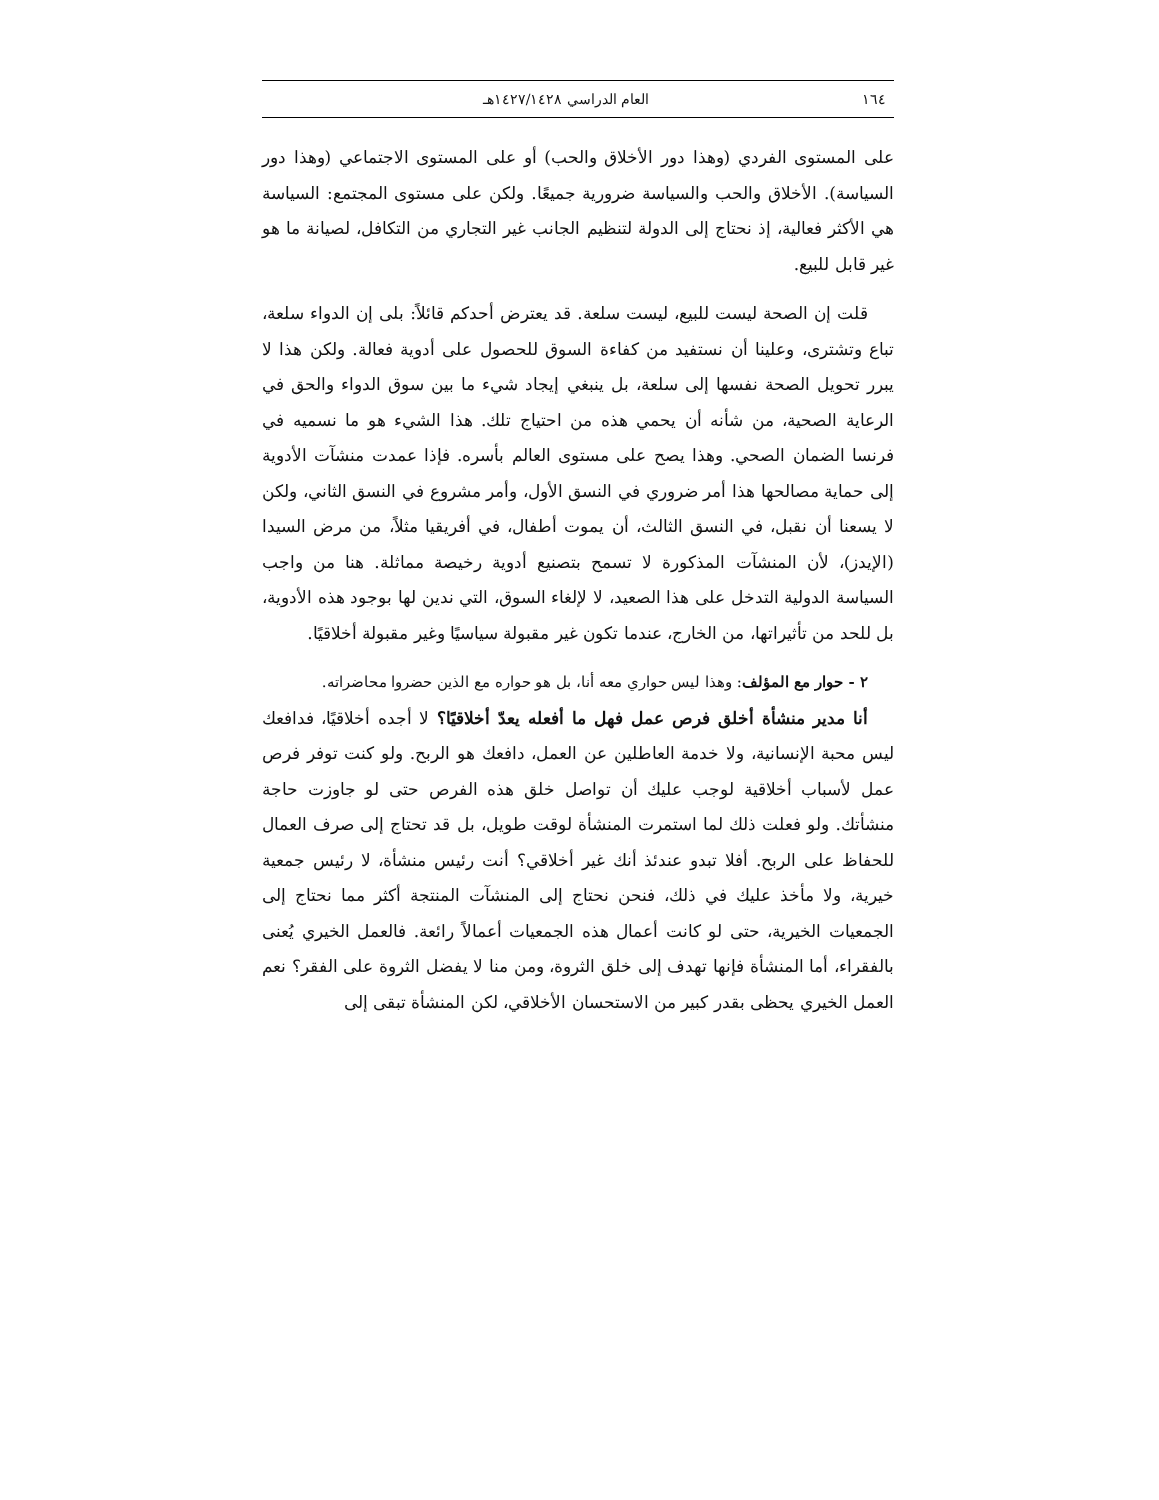١٦٤ العام الدراسي ١٤٢٧/١٤٢٨هـ
على المستوى الفردي (وهذا دور الأخلاق والحب) أو على المستوى الاجتماعي (وهذا دور السياسة). الأخلاق والحب والسياسة ضرورية جميعًا. ولكن على مستوى المجتمع: السياسة هي الأكثر فعالية، إذ نحتاج إلى الدولة لتنظيم الجانب غير التجاري من التكافل، لصيانة ما هو غير قابل للبيع.
قلت إن الصحة ليست للبيع، ليست سلعة. قد يعترض أحدكم قائلاً: بلى إن الدواء سلعة، تباع وتشترى، وعلينا أن نستفيد من كفاءة السوق للحصول على أدوية فعالة. ولكن هذا لا يبرر تحويل الصحة نفسها إلى سلعة، بل ينبغي إيجاد شيء ما بين سوق الدواء والحق في الرعاية الصحية، من شأنه أن يحمي هذه من احتياج تلك. هذا الشيء هو ما نسميه في فرنسا الضمان الصحي. وهذا يصح على مستوى العالم بأسره. فإذا عمدت منشآت الأدوية إلى حماية مصالحها هذا أمر ضروري في النسق الأول، وأمر مشروع في النسق الثاني، ولكن لا يسعنا أن نقبل، في النسق الثالث، أن يموت أطفال، في أفريقيا مثلاً، من مرض السيدا (الإيدز)، لأن المنشآت المذكورة لا تسمح بتصنيع أدوية رخيصة مماثلة. هنا من واجب السياسة الدولية التدخل على هذا الصعيد، لا لإلغاء السوق، التي ندين لها بوجود هذه الأدوية، بل للحد من تأثيراتها، من الخارج، عندما تكون غير مقبولة سياسيًا وغير مقبولة أخلاقيًا.
٢ - حوار مع المؤلف: وهذا ليس حواري معه أنا، بل هو حواره مع الذين حضروا محاضراته.
أنا مدير منشأة أخلق فرص عمل فهل ما أفعله يعدّ أخلاقيًا؟ لا أجده أخلاقيًا، فدافعك ليس محبة الإنسانية، ولا خدمة العاطلين عن العمل، دافعك هو الربح. ولو كنت توفر فرص عمل لأسباب أخلاقية لوجب عليك أن تواصل خلق هذه الفرص حتى لو جاوزت حاجة منشأتك. ولو فعلت ذلك لما استمرت المنشأة لوقت طويل، بل قد تحتاج إلى صرف العمال للحفاظ على الربح. أفلا تبدو عندئذ أنك غير أخلاقي؟ أنت رئيس منشأة، لا رئيس جمعية خيرية، ولا مأخذ عليك في ذلك، فنحن نحتاج إلى المنشآت المنتجة أكثر مما نحتاج إلى الجمعيات الخيرية، حتى لو كانت أعمال هذه الجمعيات أعمالاً رائعة. فالعمل الخيري يُعنى بالفقراء، أما المنشأة فإنها تهدف إلى خلق الثروة، ومن منا لا يفضل الثروة على الفقر؟ نعم العمل الخيري يحظى بقدر كبير من الاستحسان الأخلاقي، لكن المنشأة تبقى إلى